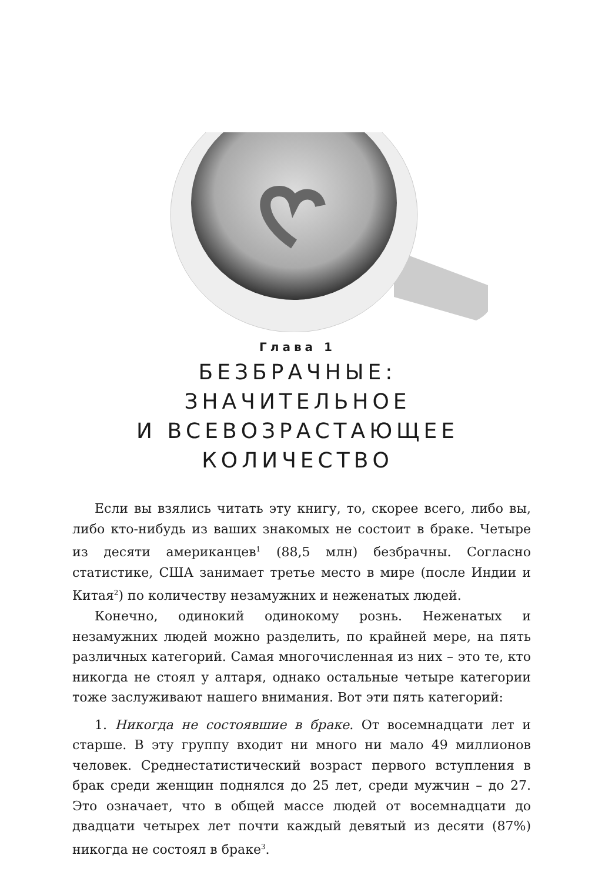Глава 1
БЕЗБРАЧНЫЕ:
ЗНАЧИТЕЛЬНОЕ
И ВСЕВОЗРАСТАЮЩЕЕ
КОЛИЧЕСТВО
Если вы взялись читать эту книгу, то, скорее всего, либо вы, либо кто-нибудь из ваших знакомых не состоит в браке. Четыре из десяти американцев<sup>1</sup> (88,5 млн) безбрачны. Согласно статистике, США занимает третье место в мире (после Индии и Китая<sup>2</sup>) по количеству незамужних и неженатых людей.
Конечно, одинокий одинокому рознь. Неженатых и незамужних людей можно разделить, по крайней мере, на пять различных категорий. Самая многочисленная из них – это те, кто никогда не стоял у алтаря, однако остальные четыре категории тоже заслуживают нашего внимания. Вот эти пять категорий:
1. Никогда не состоявшие в браке. От восемнадцати лет и старше. В эту группу входит ни много ни мало 49 миллионов человек. Среднестатистический возраст первого вступления в брак среди женщин поднялся до 25 лет, среди мужчин – до 27. Это означает, что в общей массе людей от восемнадцати до двадцати четырех лет почти каждый девятый из десяти (87%) никогда не состоял в браке<sup>3</sup>.